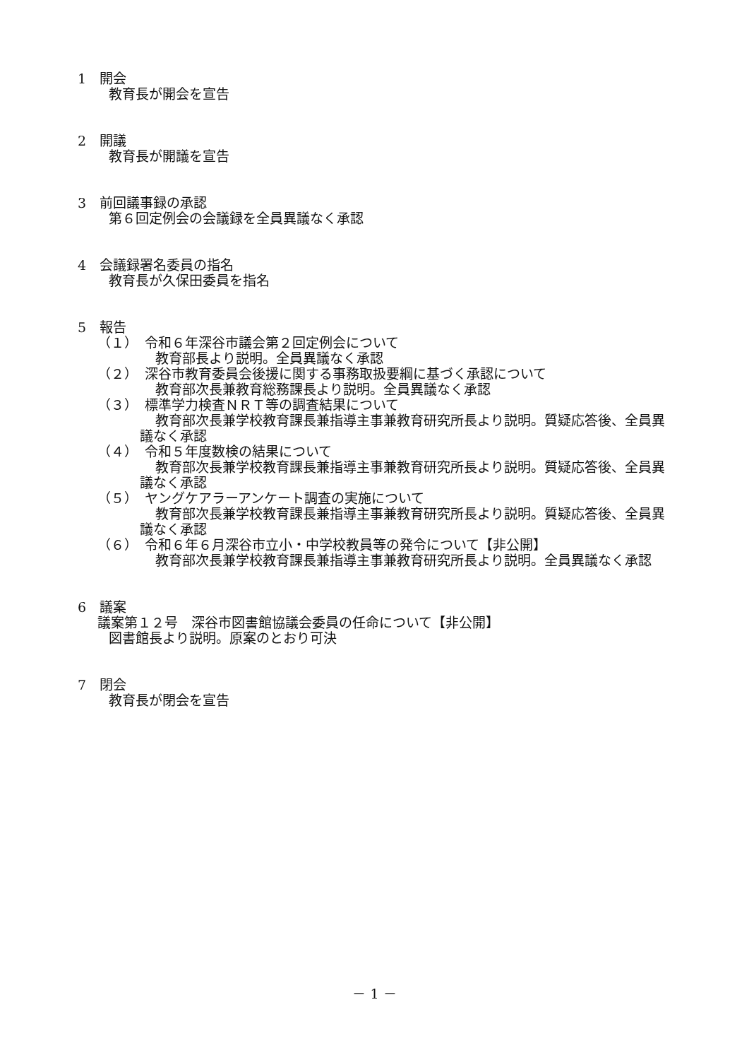1　開会
教育長が開会を宣告
2　開議
教育長が開議を宣告
3　前回議事録の承認
第６回定例会の会議録を全員異議なく承認
4　会議録署名委員の指名
教育長が久保田委員を指名
5　報告
（１）　令和６年深谷市議会第２回定例会について
教育部長より説明。全員異議なく承認
（２）　深谷市教育委員会後援に関する事務取扱要綱に基づく承認について
教育部次長兼教育総務課長より説明。全員異議なく承認
（３）　標準学力検査ＮＲＴ等の調査結果について
教育部次長兼学校教育課長兼指導主事兼教育研究所長より説明。質疑応答後、全員異議なく承認
（４）　令和５年度数検の結果について
教育部次長兼学校教育課長兼指導主事兼教育研究所長より説明。質疑応答後、全員異議なく承認
（５）　ヤングケアラーアンケート調査の実施について
教育部次長兼学校教育課長兼指導主事兼教育研究所長より説明。質疑応答後、全員異議なく承認
（６）　令和６年６月深谷市立小・中学校教員等の発令について【非公開】
教育部次長兼学校教育課長兼指導主事兼教育研究所長より説明。全員異議なく承認
6　議案
議案第１２号　深谷市図書館協議会委員の任命について【非公開】
図書館長より説明。原案のとおり可決
7　閉会
教育長が閉会を宣告
－ 1 －